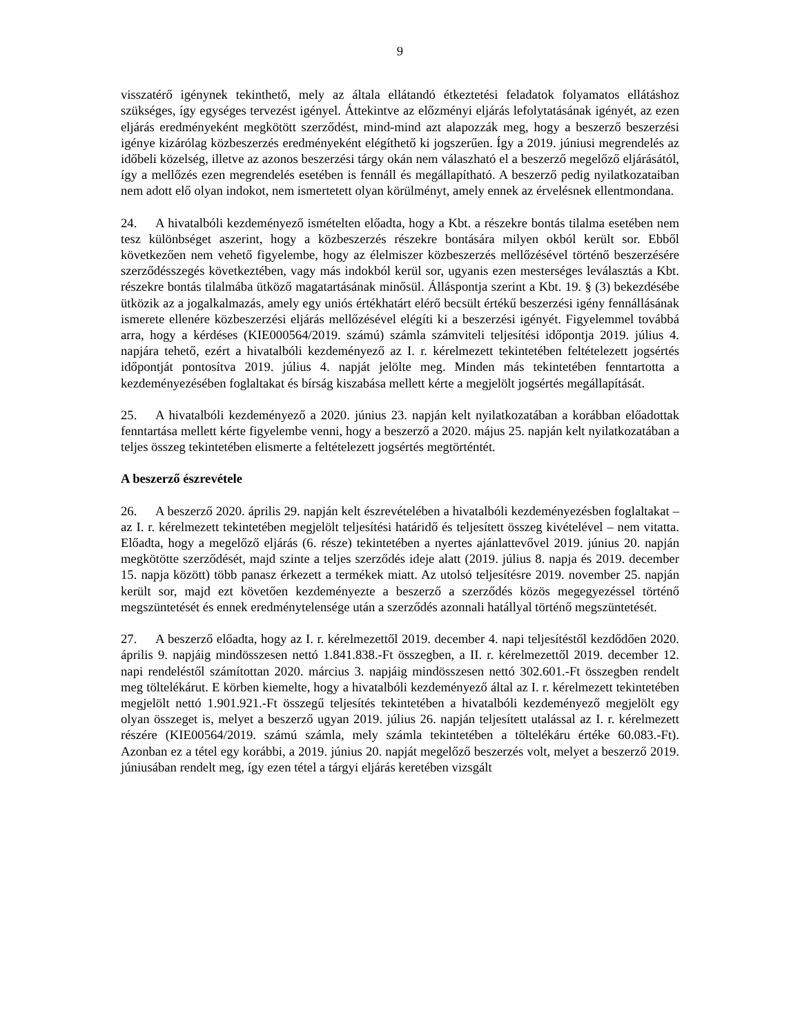9
visszatérő igénynek tekinthető, mely az általa ellátandó étkeztetési feladatok folyamatos ellátáshoz szükséges, így egységes tervezést igényel. Áttekintve az előzményi eljárás lefolytatásának igényét, az ezen eljárás eredményeként megkötött szerződést, mind-mind azt alapozzák meg, hogy a beszerző beszerzési igénye kizárólag közbeszerzés eredményeként elégíthető ki jogszerűen. Így a 2019. júniusi megrendelés az időbeli közelség, illetve az azonos beszerzési tárgy okán nem válaszható el a beszerző megelőző eljárásától, így a mellőzés ezen megrendelés esetében is fennáll és megállapítható. A beszerző pedig nyilatkozataiban nem adott elő olyan indokot, nem ismertetett olyan körülményt, amely ennek az érvelésnek ellentmondana.
24. A hivatalbóli kezdeményező ismételten előadta, hogy a Kbt. a részekre bontás tilalma esetében nem tesz különbséget aszerint, hogy a közbeszerzés részekre bontására milyen okból került sor. Ebből következően nem vehető figyelembe, hogy az élelmiszer közbeszerzés mellőzésével történő beszerzésére szerződésszegés következtében, vagy más indokból kerül sor, ugyanis ezen mesterséges leválasztás a Kbt. részekre bontás tilalmába ütköző magatartásának minősül. Álláspontja szerint a Kbt. 19. § (3) bekezdésébe ütközik az a jogalkalmazás, amely egy uniós értékhatárt elérő becsült értékű beszerzési igény fennállásának ismerete ellenére közbeszerzési eljárás mellőzésével elégíti ki a beszerzési igényét. Figyelemmel továbbá arra, hogy a kérdéses (KIE000564/2019. számú) számla számviteli teljesítési időpontja 2019. július 4. napjára tehető, ezért a hivatalbóli kezdeményező az I. r. kérelmezett tekintetében feltételezett jogsértés időpontját pontosítva 2019. július 4. napját jelölte meg. Minden más tekintetében fenntartotta a kezdeményezésében foglaltakat és bírság kiszabása mellett kérte a megjelölt jogsértés megállapítását.
25. A hivatalbóli kezdeményező a 2020. június 23. napján kelt nyilatkozatában a korábban előadottak fenntartása mellett kérte figyelembe venni, hogy a beszerző a 2020. május 25. napján kelt nyilatkozatában a teljes összeg tekintetében elismerte a feltételezett jogsértés megtörténtét.
A beszerző észrevétele
26. A beszerző 2020. április 29. napján kelt észrevételében a hivatalbóli kezdeményezésben foglaltakat – az I. r. kérelmezett tekintetében megjelölt teljesítési határidő és teljesített összeg kivételével – nem vitatta. Előadta, hogy a megelőző eljárás (6. része) tekintetében a nyertes ajánlattevővel 2019. június 20. napján megkötötte szerződését, majd szinte a teljes szerződés ideje alatt (2019. július 8. napja és 2019. december 15. napja között) több panasz érkezett a termékek miatt. Az utolsó teljesítésre 2019. november 25. napján került sor, majd ezt követően kezdeményezte a beszerző a szerződés közös megegyezéssel történő megszüntetését és ennek eredménytelensége után a szerződés azonnali hatállyal történő megszüntetését.
27. A beszerző előadta, hogy az I. r. kérelmezettől 2019. december 4. napi teljesítéstől kezdődően 2020. április 9. napjáig mindösszesen nettó 1.841.838.-Ft összegben, a II. r. kérelmezettől 2019. december 12. napi rendeléstől számítottan 2020. március 3. napjáig mindösszesen nettó 302.601.-Ft összegben rendelt meg töltelékárut. E körben kiemelte, hogy a hivatalbóli kezdeményező által az I. r. kérelmezett tekintetében megjelölt nettó 1.901.921.-Ft összegű teljesítés tekintetében a hivatalbóli kezdeményező megjelölt egy olyan összeget is, melyet a beszerző ugyan 2019. július 26. napján teljesített utalással az I. r. kérelmezett részére (KIE00564/2019. számú számla, mely számla tekintetében a töltelékáru értéke 60.083.-Ft). Azonban ez a tétel egy korábbi, a 2019. június 20. napját megelőző beszerzés volt, melyet a beszerző 2019. júniusában rendelt meg, így ezen tétel a tárgyi eljárás keretében vizsgált